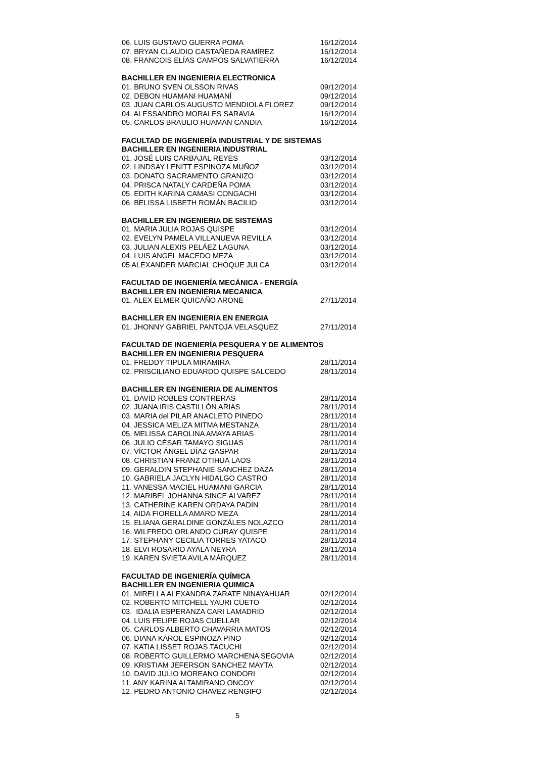06. LUIS GUSTAVO GUERRA POMA 16/12/2014
07. BRYAN CLAUDIO CASTAÑEDA RAMÍREZ 16/12/2014
08. FRANCOIS ELÍAS CAMPOS SALVATIERRA 16/12/2014
BACHILLER EN INGENIERIA ELECTRONICA
01. BRUNO SVEN OLSSON RIVAS 09/12/2014
02. DEBON HUAMANI HUAMANÍ 09/12/2014
03. JUAN CARLOS AUGUSTO MENDIOLA FLOREZ 09/12/2014
04. ALESSANDRO MORALES SARAVIA 16/12/2014
05. CARLOS BRAULIO HUAMAN CANDIA 16/12/2014
FACULTAD DE INGENIERÍA INDUSTRIAL Y DE SISTEMAS
BACHILLER EN INGENIERIA INDUSTRIAL
01. JOSÉ LUIS CARBAJAL REYES 03/12/2014
02. LINDSAY LENITT ESPINOZA MUÑOZ 03/12/2014
03. DONATO SACRAMENTO GRANIZO 03/12/2014
04. PRISCA NATALY CARDEÑA POMA 03/12/2014
05. EDITH KARINA CAMASI CONGACHI 03/12/2014
06. BELISSA LISBETH ROMÁN BACILIO 03/12/2014
BACHILLER EN INGENIERIA DE SISTEMAS
01. MARIA JULIA ROJAS QUISPE 03/12/2014
02. EVELYN PAMELA VILLANUEVA REVILLA 03/12/2014
03. JULIAN ALEXIS PELÁEZ LAGUNA 03/12/2014
04. LUIS ANGEL MACEDO MEZA 03/12/2014
05 ALEXANDER MARCIAL CHOQUE JULCA 03/12/2014
FACULTAD DE INGENIERÍA MECÁNICA - ENERGÍA
BACHILLER EN INGENIERIA MECANICA
01. ALEX ELMER QUICAÑO ARONE 27/11/2014
BACHILLER EN INGENIERIA EN ENERGIA
01. JHONNY GABRIEL PANTOJA VELASQUEZ 27/11/2014
FACULTAD DE INGENIERÍA PESQUERA Y DE ALIMENTOS
BACHILLER EN INGENIERIA PESQUERA
01. FREDDY TIPULA MIRAMIRA 28/11/2014
02. PRISCILIANO EDUARDO QUISPE SALCEDO 28/11/2014
BACHILLER EN INGENIERIA DE ALIMENTOS
01. DAVID ROBLES CONTRERAS 28/11/2014
02. JUANA IRIS CASTILLÓN ARIAS 28/11/2014
03. MARIA del PILAR ANACLETO PINEDO 28/11/2014
04. JESSICA MELIZA MITMA MESTANZA 28/11/2014
05. MELISSA CAROLINA AMAYA ARIAS 28/11/2014
06. JULIO CÉSAR TAMAYO SIGUAS 28/11/2014
07. VÍCTOR ÁNGEL DÍAZ GASPAR 28/11/2014
08. CHRISTIAN FRANZ OTIHUA LAOS 28/11/2014
09. GERALDIN STEPHANIE SANCHEZ DAZA 28/11/2014
10. GABRIELA JACLYN HIDALGO CASTRO 28/11/2014
11. VANESSA MACIEL HUAMANI GARCIA 28/11/2014
12. MARIBEL JOHANNA SINCE ALVAREZ 28/11/2014
13. CATHERINE KAREN ORDAYA PADIN 28/11/2014
14. AIDA FIORELLA AMARO MEZA 28/11/2014
15. ELIANA GERALDINE GONZÁLES NOLAZCO 28/11/2014
16. WILFREDO ORLANDO CURAY QUISPE 28/11/2014
17. STEPHANY CECILIA TORRES YATACO 28/11/2014
18. ELVI ROSARIO AYALA NEYRA 28/11/2014
19. KAREN SVIETA AVILA MÁRQUEZ 28/11/2014
FACULTAD DE INGENIERÍA QUÍMICA
BACHILLER EN INGENIERIA QUIMICA
01. MIRELLA ALEXANDRA ZARATE NINAYAHUAR 02/12/2014
02. ROBERTO MITCHELL YAURI CUETO 02/12/2014
03. IDALIA ESPERANZA CARI LAMADRID 02/12/2014
04. LUIS FELIPE ROJAS CUELLAR 02/12/2014
05. CARLOS ALBERTO CHAVARRIA MATOS 02/12/2014
06. DIANA KAROL ESPINOZA PINO 02/12/2014
07. KATIA LISSET ROJAS TACUCHI 02/12/2014
08. ROBERTO GUILLERMO MARCHENA SEGOVIA 02/12/2014
09. KRISTIAM JEFERSON SANCHEZ MAYTA 02/12/2014
10. DAVID JULIO MOREANO CONDORI 02/12/2014
11. ANY KARINA ALTAMIRANO ONCOY 02/12/2014
12. PEDRO ANTONIO CHAVEZ RENGIFO 02/12/2014
5